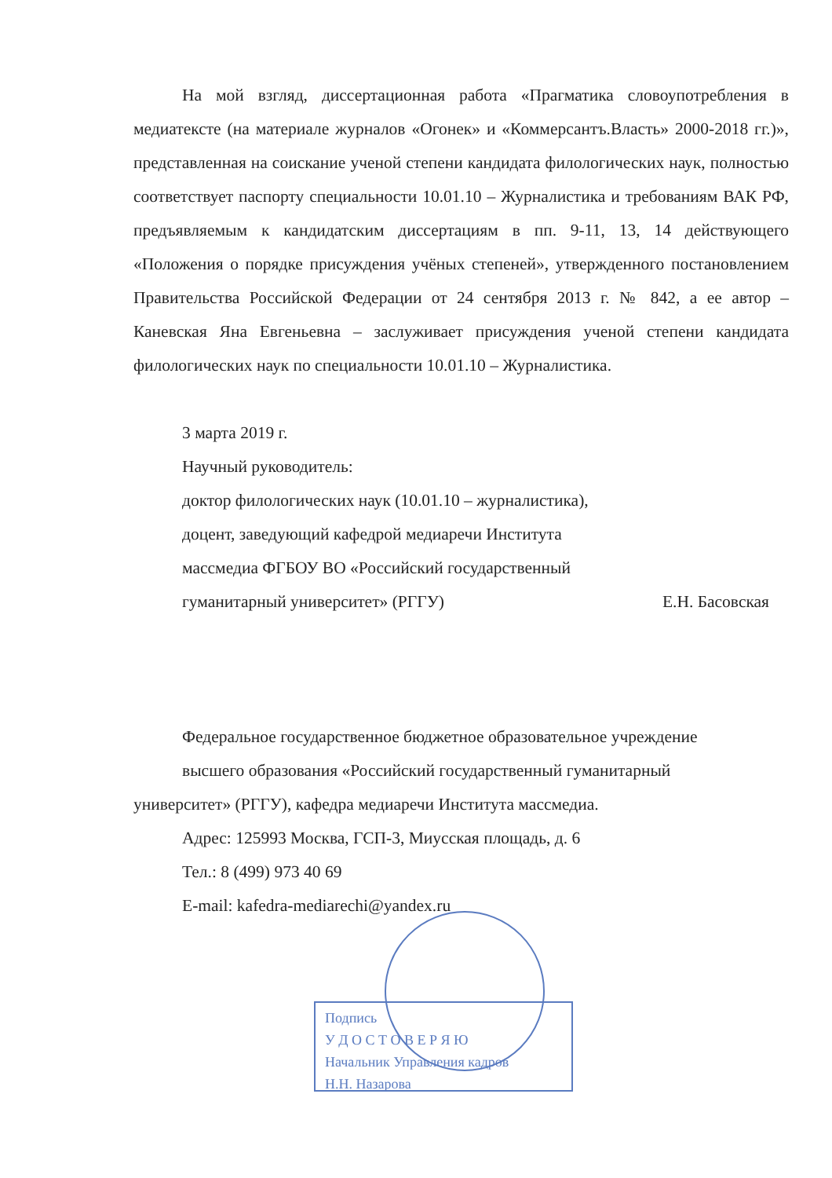На мой взгляд, диссертационная работа «Прагматика словоупотребления в медиатексте (на материале журналов «Огонек» и «Коммерсантъ.Власть» 2000-2018 гг.)», представленная на соискание ученой степени кандидата филологических наук, полностью соответствует паспорту специальности 10.01.10 – Журналистика и требованиям ВАК РФ, предъявляемым к кандидатским диссертациям в пп. 9-11, 13, 14 действующего «Положения о порядке присуждения учёных степеней», утвержденного постановлением Правительства Российской Федерации от 24 сентября 2013 г. № 842, а ее автор – Каневская Яна Евгеньевна – заслуживает присуждения ученой степени кандидата филологических наук по специальности 10.01.10 – Журналистика.
3 марта 2019 г.
Научный руководитель:
доктор филологических наук (10.01.10 – журналистика),
доцент, заведующий кафедрой медиаречи Института
массмедиа ФГБОУ ВО «Российский государственный
гуманитарный университет» (РГГУ) Е.Н. Басовская
Федеральное государственное бюджетное образовательное учреждение
высшего образования «Российский государственный гуманитарный
университет» (РГГУ), кафедра медиаречи Института массмедиа.
Адрес: 125993 Москва, ГСП-3, Миусская площадь, д. 6
Тел.: 8 (499) 973 40 69
E-mail: kafedra-mediarechi@yandex.ru
Подпись
У Д О С Т О В Е Р Я Ю
Начальник Управления кадров
Н.Н. Назарова